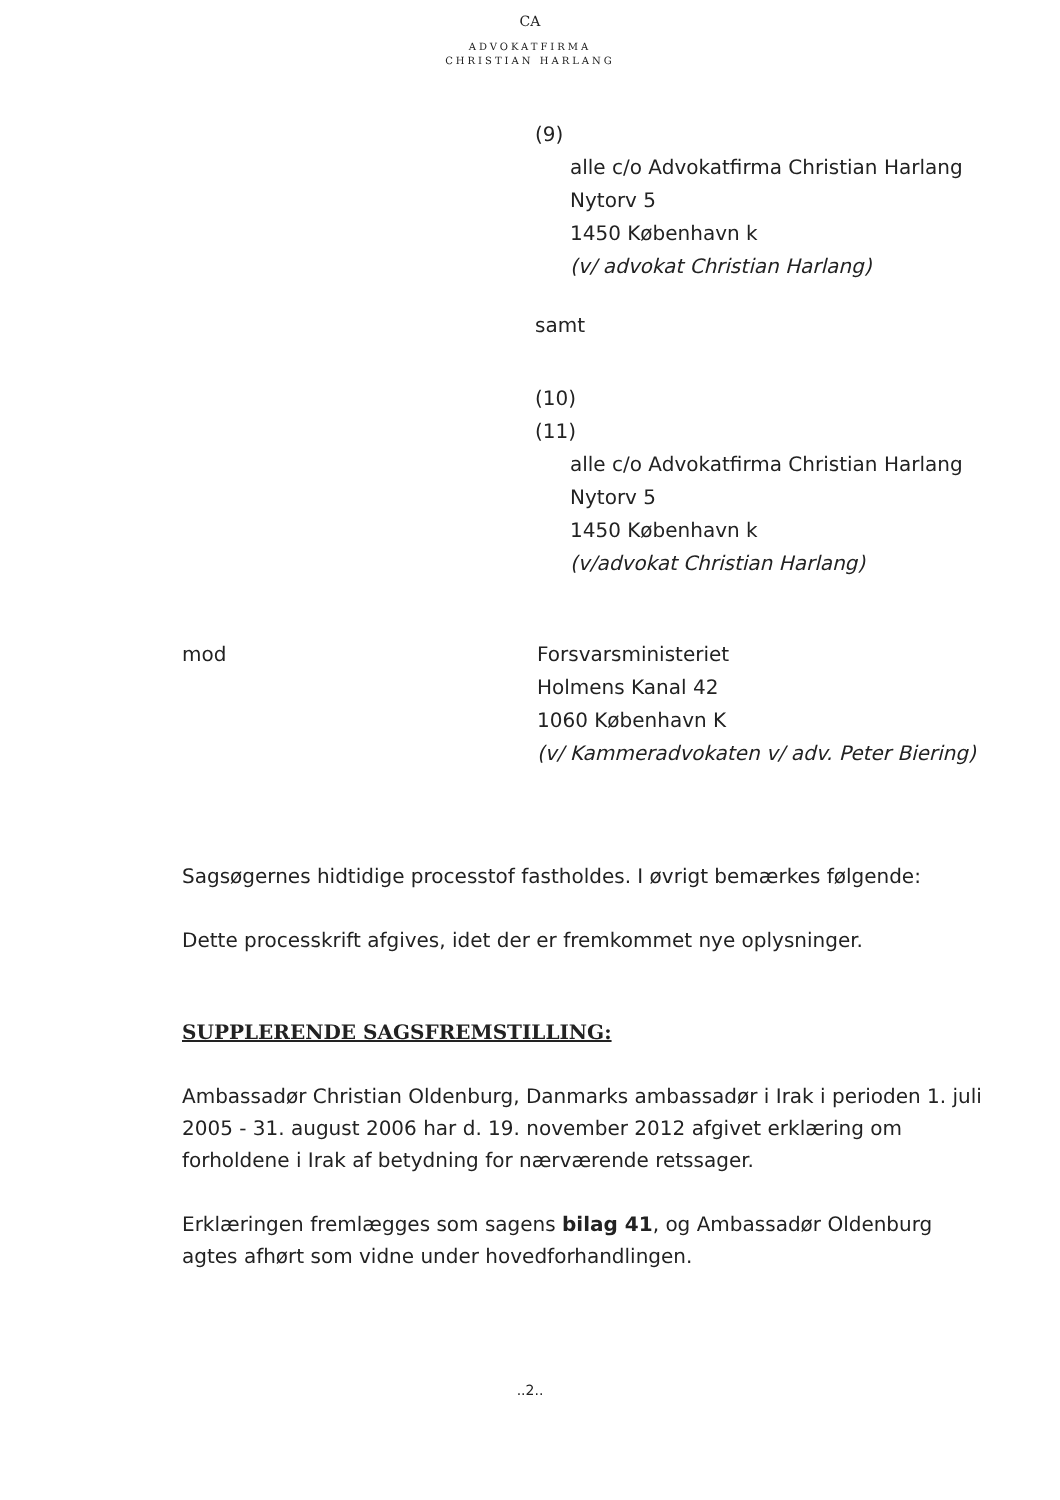CA
ADVOKATFIRMA
CHRISTIAN HARLANG
(9)
alle c/o Advokatfirma Christian Harlang
Nytorv 5
1450 København k
(v/ advokat Christian Harlang)
samt
(10)
(11)
alle c/o Advokatfirma Christian Harlang
Nytorv 5
1450 København k
(v/advokat Christian Harlang)
mod Forsvarsministeriet
Holmens Kanal 42
1060 København K
(v/ Kammeradvokaten v/ adv. Peter Biering)
Sagsøgernes hidtidige processtof fastholdes. I øvrigt bemærkes følgende:
Dette processkrift afgives, idet der er fremkommet nye oplysninger.
SUPPLERENDE SAGSFREMSTILLING:
Ambassadør Christian Oldenburg, Danmarks ambassadør i Irak i perioden 1. juli 2005 - 31. august 2006 har d. 19. november 2012 afgivet erklæring om forholdene i Irak af betydning for nærværende retssager.
Erklæringen fremlægges som sagens bilag 41, og Ambassadør Oldenburg agtes afhørt som vidne under hovedforhandlingen.
..2..